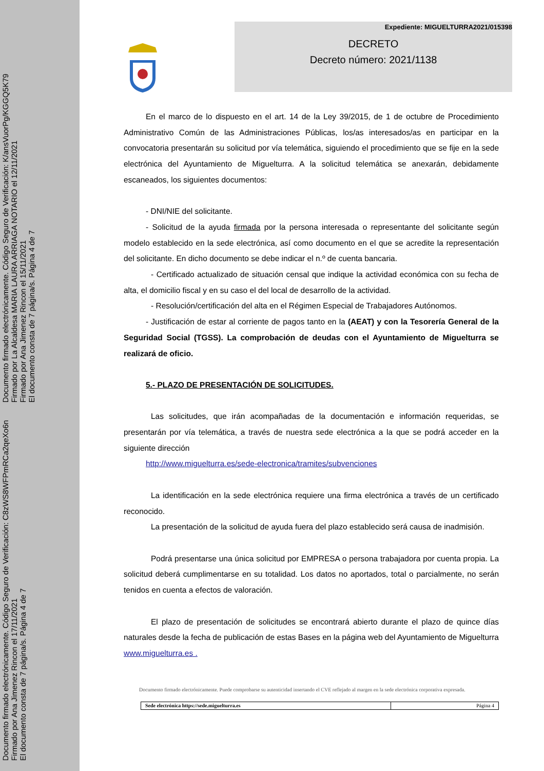Documento firmado electrónicamente. Código Seguro de Verificación: C8zWS8WFPmRCa2qeXo6n
Firmado por Ana Jimenez Rincon el 17/11/2021
El documento consta de 7 página/s. Página 4 de 7
Documento firmado electrónicamente. Código Seguro de Verificación: K/ansVuorPg/KGGQ5K79
Firmado por La Alcaldesa MARIA LAURA ARRIAGA NOTARIO el 12/11/2021
Firmado por Ana Jimenez Rincon el 15/11/2021
El documento consta de 7 página/s. Página 4 de 7
Expediente: MIGUELTURRA2021/015398
DECRETO
Decreto número: 2021/1138
En el marco de lo dispuesto en el art. 14 de la Ley 39/2015, de 1 de octubre de Procedimiento Administrativo Común de las Administraciones Públicas, los/as interesados/as en participar en la convocatoria presentarán su solicitud por vía telemática, siguiendo el procedimiento que se fije en la sede electrónica del Ayuntamiento de Miguelturra. A la solicitud telemática se anexarán, debidamente escaneados, los siguientes documentos:
- DNI/NIE del solicitante.
- Solicitud de la ayuda firmada por la persona interesada o representante del solicitante según modelo establecido en la sede electrónica, así como documento en el que se acredite la representación del solicitante. En dicho documento se debe indicar el n.º de cuenta bancaria.
- Certificado actualizado de situación censal que indique la actividad económica con su fecha de alta, el domicilio fiscal y en su caso el del local de desarrollo de la actividad.
- Resolución/certificación del alta en el Régimen Especial de Trabajadores Autónomos.
- Justificación de estar al corriente de pagos tanto en la (AEAT) y con la Tesorería General de la Seguridad Social (TGSS). La comprobación de deudas con el Ayuntamiento de Miguelturra se realizará de oficio.
5.- PLAZO DE PRESENTACIÓN DE SOLICITUDES.
Las solicitudes, que irán acompañadas de la documentación e información requeridas, se presentarán por vía telemática, a través de nuestra sede electrónica a la que se podrá acceder en la siguiente dirección
http://www.miguelturra.es/sede-electronica/tramites/subvenciones
La identificación en la sede electrónica requiere una firma electrónica a través de un certificado reconocido.
La presentación de la solicitud de ayuda fuera del plazo establecido será causa de inadmisión.
Podrá presentarse una única solicitud por EMPRESA o persona trabajadora por cuenta propia. La solicitud deberá cumplimentarse en su totalidad. Los datos no aportados, total o parcialmente, no serán tenidos en cuenta a efectos de valoración.
El plazo de presentación de solicitudes se encontrará abierto durante el plazo de quince días naturales desde la fecha de publicación de estas Bases en la página web del Ayuntamiento de Miguelturra www.miguelturra.es .
Documento firmado electrónicamente. Puede comprobarse su autenticidad insertando el CVE reflejado al margen en la sede electrónica corporativa expresada.
Sede electrónica https://sede.miguelturra.es Página 4